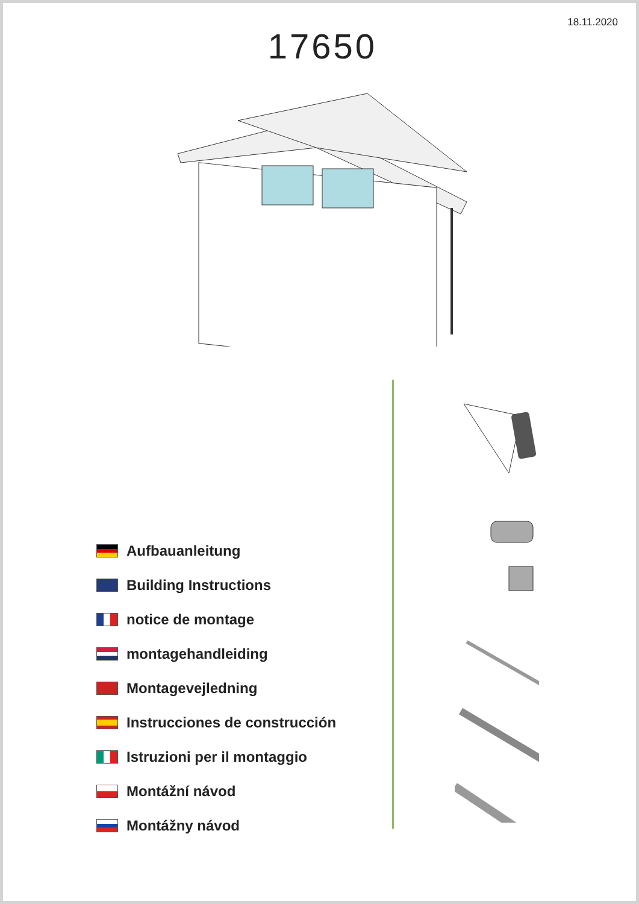18.11.2020
17650
Aufbauanleitung
Building Instructions
notice de montage
montagehandleiding
Montagevejledning
Instrucciones de construcción
Istruzioni per il montaggio
Montážní návod
Montážny návod